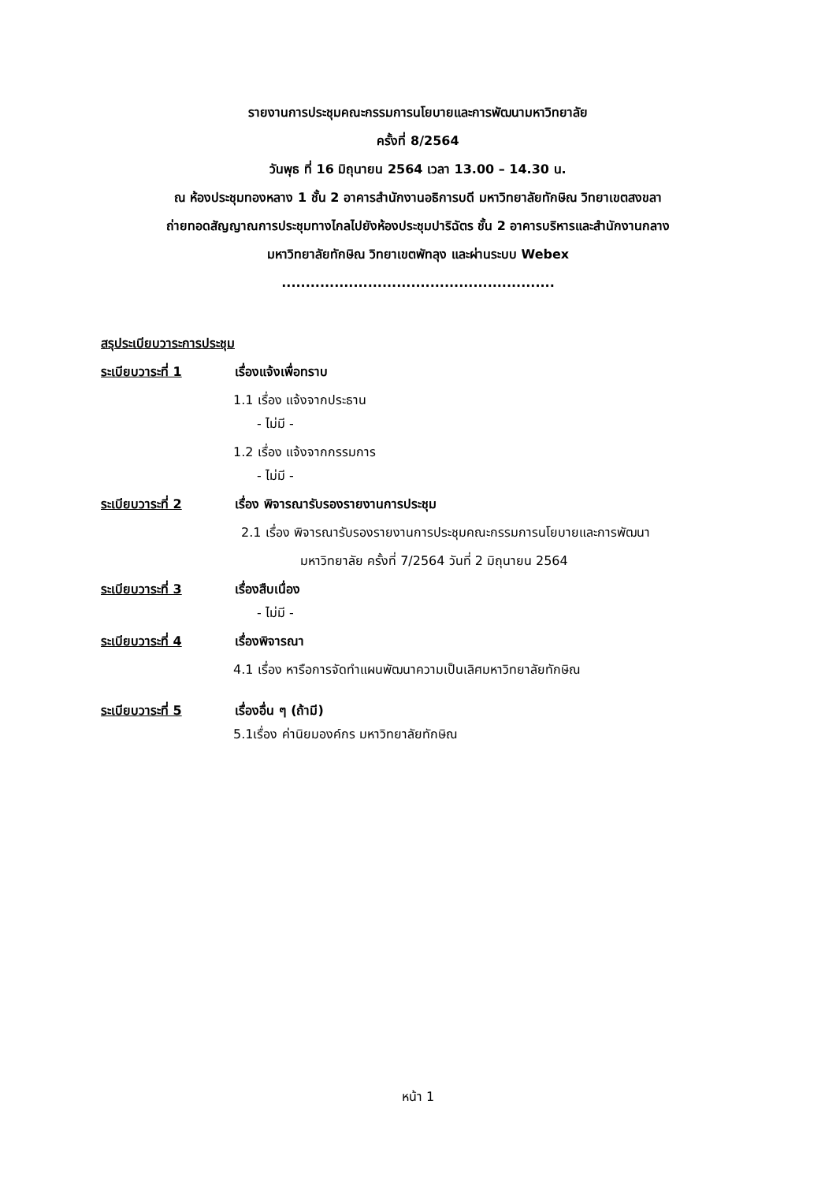รายงานการประชุมคณะกรรมการนโยบายและการพัฒนามหาวิทยาลัย
ครั้งที่ 8/2564
วันพุธ ที่ 16 มิถุนายน 2564 เวลา 13.00 – 14.30 น.
ณ ห้องประชุมทองหลาง 1 ชั้น 2 อาคารสำนักงานอธิการบดี มหาวิทยาลัยทักษิณ วิทยาเขตสงขลา
ถ่ายทอดสัญญาณการประชุมทางไกลไปยังห้องประชุมปาริฉัตร ชั้น 2 อาคารบริหารและสำนักงานกลาง
มหาวิทยาลัยทักษิณ วิทยาเขตพัทลุง และผ่านระบบ Webex
.........................................................
สรุประเบียบวาระการประชุม
ระเบียบวาระที่ 1 เรื่องแจ้งเพื่อทราบ
1.1 เรื่อง แจ้งจากประธาน
- ไม่มี -
1.2 เรื่อง แจ้งจากกรรมการ
- ไม่มี -
ระเบียบวาระที่ 2 เรื่อง พิจารณารับรองรายงานการประชุม
2.1 เรื่อง พิจารณารับรองรายงานการประชุมคณะกรรมการนโยบายและการพัฒนา
มหาวิทยาลัย ครั้งที่ 7/2564 วันที่ 2 มิถุนายน 2564
ระเบียบวาระที่ 3 เรื่องสืบเนื่อง
- ไม่มี -
ระเบียบวาระที่ 4 เรื่องพิจารณา
4.1 เรื่อง หารือการจัดทำแผนพัฒนาความเป็นเลิศมหาวิทยาลัยทักษิณ
ระเบียบวาระที่ 5 เรื่องอื่น ๆ (ถ้ามี)
5.1เรื่อง ค่านิยมองค์กร มหาวิทยาลัยทักษิณ
หน้า 1